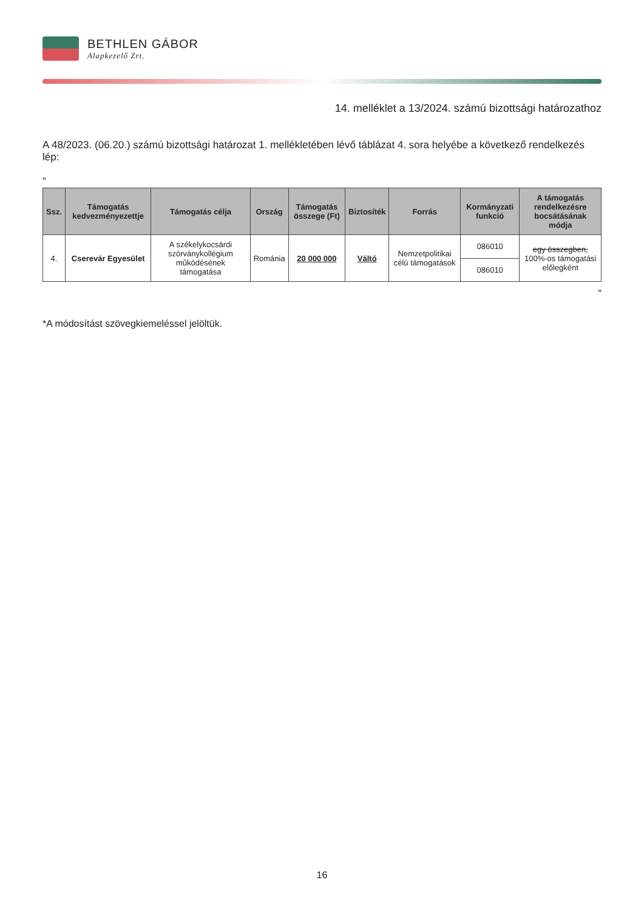BETHLEN GÁBOR
Alapkezelő Zrt.
14. melléklet a 13/2024. számú bizottsági határozathoz
A 48/2023. (06.20.) számú bizottsági határozat 1. mellékletében lévő táblázat 4. sora helyébe a következő rendelkezés lép:
„
| Ssz. | Támogatás kedvezményezettje | Támogatás célja | Ország | Támogatás összege (Ft) | Biztosíték | Forrás | Kormányzati funkció | A támogatás rendelkezésre bocsátásának módja |
| --- | --- | --- | --- | --- | --- | --- | --- | --- |
| 4. | Cserevár Egyesület | A székelykocsárdi szórványkollégium működésének támogatása | Románia | 20 000 000 | Váltó | Nemzetpolitikai célú támogatások | 086010 | egy összegben, 100%-os támogatási előlegként |
| | | | | | | | 086010 | |
”
*A módosítást szövegkiemeléssel jelöltük.
16